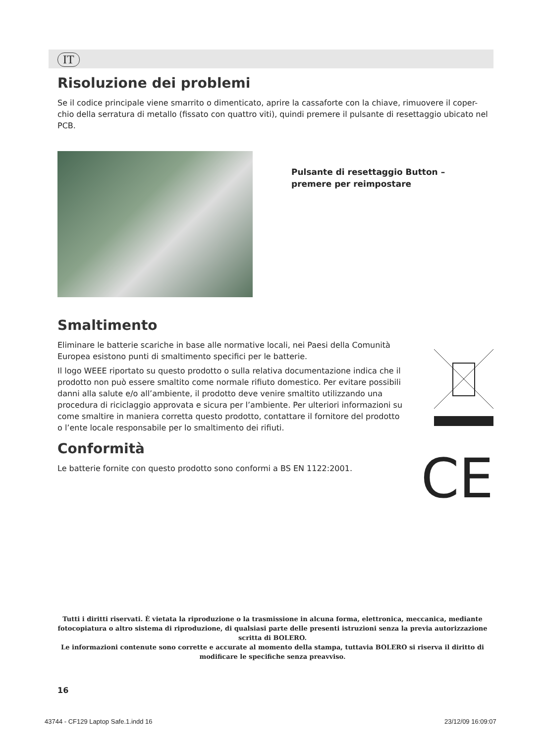IT
Risoluzione dei problemi
Se il codice principale viene smarrito o dimenticato, aprire la cassaforte con la chiave, rimuovere il coper-chio della serratura di metallo (fissato con quattro viti), quindi premere il pulsante di resettaggio ubicato nel PCB.
Pulsante di resettaggio Button – premere per reimpostare
Smaltimento
Eliminare le batterie scariche in base alle normative locali, nei Paesi della Comunità Europea esistono punti di smaltimento specifici per le batterie.
Il logo WEEE riportato su questo prodotto o sulla relativa documentazione indica che il prodotto non può essere smaltito come normale rifiuto domestico. Per evitare possibili danni alla salute e/o all’ambiente, il prodotto deve venire smaltito utilizzando una procedura di riciclaggio approvata e sicura per l’ambiente. Per ulteriori informazioni su come smaltire in maniera corretta questo prodotto, contattare il fornitore del prodotto o l’ente locale responsabile per lo smaltimento dei rifiuti.
Conformità
Le batterie fornite con questo prodotto sono conformi a BS EN 1122:2001.
CE
Tutti i diritti riservati. È vietata la riproduzione o la trasmissione in alcuna forma, elettronica, meccanica, mediante fotocopiatura o altro sistema di riproduzione, di qualsiasi parte delle presenti istruzioni senza la previa autorizzazione scritta di BOLERO.
Le informazioni contenute sono corrette e accurate al momento della stampa, tuttavia BOLERO si riserva il diritto di modificare le specifiche senza preavviso.
16
43744 - CF129 Laptop Safe.1.indd 16
23/12/09 16:09:07